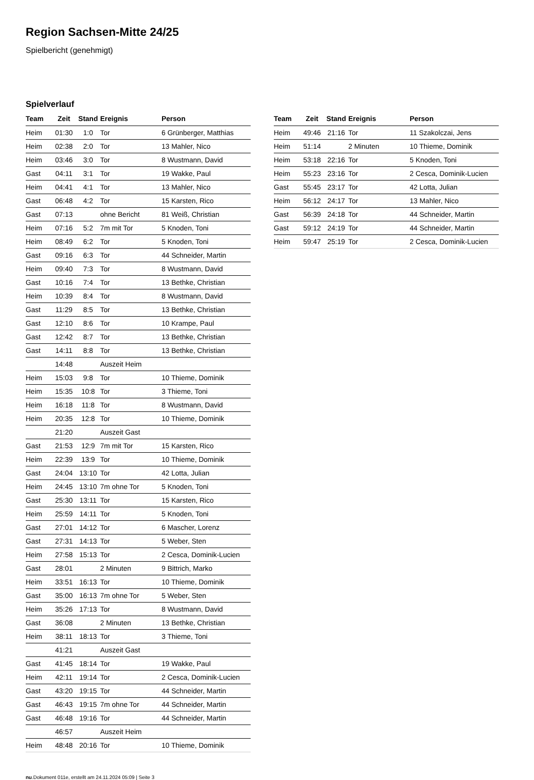Region Sachsen-Mitte 24/25
Spielbericht (genehmigt)
Spielverlauf
| Team | Zeit | Stand | Ereignis | Person |
| --- | --- | --- | --- | --- |
| Heim | 01:30 | 1:0 | Tor | 6 Grünberger, Matthias |
| Heim | 02:38 | 2:0 | Tor | 13 Mahler, Nico |
| Heim | 03:46 | 3:0 | Tor | 8 Wustmann, David |
| Gast | 04:11 | 3:1 | Tor | 19 Wakke, Paul |
| Heim | 04:41 | 4:1 | Tor | 13 Mahler, Nico |
| Gast | 06:48 | 4:2 | Tor | 15 Karsten, Rico |
| Gast | 07:13 | | ohne Bericht | 81 Weiß, Christian |
| Heim | 07:16 | 5:2 | 7m mit Tor | 5 Knoden, Toni |
| Heim | 08:49 | 6:2 | Tor | 5 Knoden, Toni |
| Gast | 09:16 | 6:3 | Tor | 44 Schneider, Martin |
| Heim | 09:40 | 7:3 | Tor | 8 Wustmann, David |
| Gast | 10:16 | 7:4 | Tor | 13 Bethke, Christian |
| Heim | 10:39 | 8:4 | Tor | 8 Wustmann, David |
| Gast | 11:29 | 8:5 | Tor | 13 Bethke, Christian |
| Gast | 12:10 | 8:6 | Tor | 10 Krampe, Paul |
| Gast | 12:42 | 8:7 | Tor | 13 Bethke, Christian |
| Gast | 14:11 | 8:8 | Tor | 13 Bethke, Christian |
| | 14:48 | | Auszeit Heim | |
| Heim | 15:03 | 9:8 | Tor | 10 Thieme, Dominik |
| Heim | 15:35 | 10:8 | Tor | 3 Thieme, Toni |
| Heim | 16:18 | 11:8 | Tor | 8 Wustmann, David |
| Heim | 20:35 | 12:8 | Tor | 10 Thieme, Dominik |
| | 21:20 | | Auszeit Gast | |
| Gast | 21:53 | 12:9 | 7m mit Tor | 15 Karsten, Rico |
| Heim | 22:39 | 13:9 | Tor | 10 Thieme, Dominik |
| Gast | 24:04 | 13:10 | Tor | 42 Lotta, Julian |
| Heim | 24:45 | 13:10 | 7m ohne Tor | 5 Knoden, Toni |
| Gast | 25:30 | 13:11 | Tor | 15 Karsten, Rico |
| Heim | 25:59 | 14:11 | Tor | 5 Knoden, Toni |
| Gast | 27:01 | 14:12 | Tor | 6 Mascher, Lorenz |
| Gast | 27:31 | 14:13 | Tor | 5 Weber, Sten |
| Heim | 27:58 | 15:13 | Tor | 2 Cesca, Dominik-Lucien |
| Gast | 28:01 | | 2 Minuten | 9 Bittrich, Marko |
| Heim | 33:51 | 16:13 | Tor | 10 Thieme, Dominik |
| Gast | 35:00 | 16:13 | 7m ohne Tor | 5 Weber, Sten |
| Heim | 35:26 | 17:13 | Tor | 8 Wustmann, David |
| Gast | 36:08 | | 2 Minuten | 13 Bethke, Christian |
| Heim | 38:11 | 18:13 | Tor | 3 Thieme, Toni |
| | 41:21 | | Auszeit Gast | |
| Gast | 41:45 | 18:14 | Tor | 19 Wakke, Paul |
| Heim | 42:11 | 19:14 | Tor | 2 Cesca, Dominik-Lucien |
| Gast | 43:20 | 19:15 | Tor | 44 Schneider, Martin |
| Gast | 46:43 | 19:15 | 7m ohne Tor | 44 Schneider, Martin |
| Gast | 46:48 | 19:16 | Tor | 44 Schneider, Martin |
| | 46:57 | | Auszeit Heim | |
| Heim | 48:48 | 20:16 | Tor | 10 Thieme, Dominik |
| Team | Zeit | Stand | Ereignis | Person |
| --- | --- | --- | --- | --- |
| Heim | 49:46 | 21:16 | Tor | 11 Szakolczai, Jens |
| Heim | 51:14 | | 2 Minuten | 10 Thieme, Dominik |
| Heim | 53:18 | 22:16 | Tor | 5 Knoden, Toni |
| Heim | 55:23 | 23:16 | Tor | 2 Cesca, Dominik-Lucien |
| Gast | 55:45 | 23:17 | Tor | 42 Lotta, Julian |
| Heim | 56:12 | 24:17 | Tor | 13 Mahler, Nico |
| Gast | 56:39 | 24:18 | Tor | 44 Schneider, Martin |
| Gast | 59:12 | 24:19 | Tor | 44 Schneider, Martin |
| Heim | 59:47 | 25:19 | Tor | 2 Cesca, Dominik-Lucien |
nu.Dokument 011e, erstellt am 24.11.2024 05:09 | Seite 3